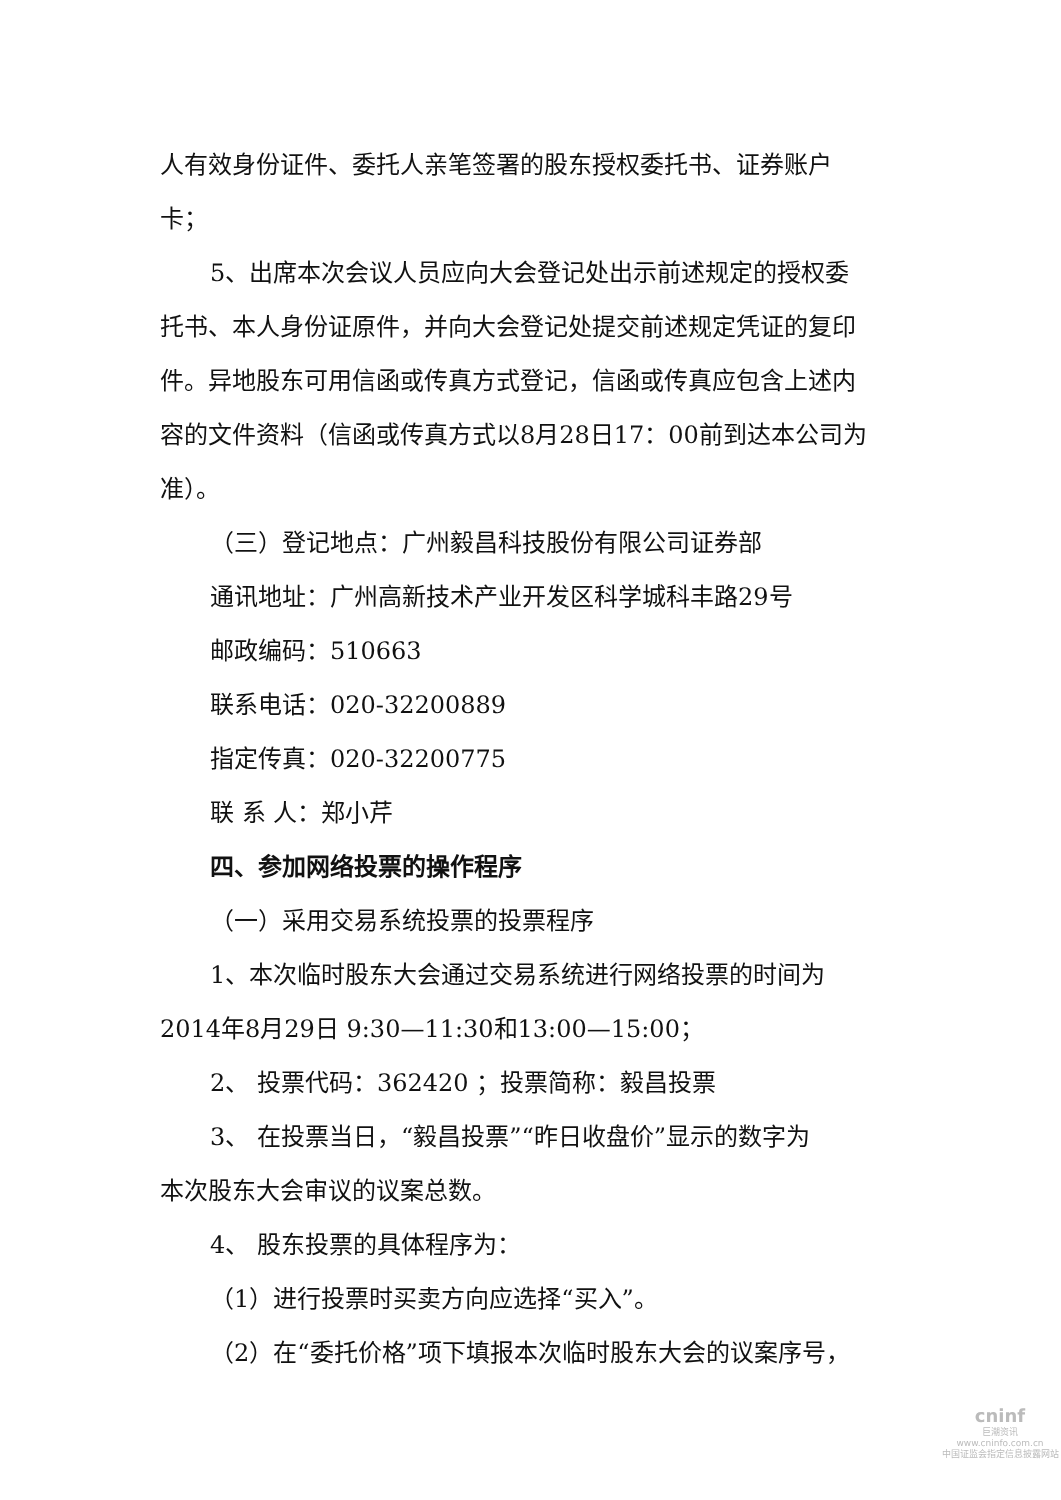人有效身份证件、委托人亲笔签署的股东授权委托书、证券账户卡；
5、出席本次会议人员应向大会登记处出示前述规定的授权委
托书、本人身份证原件，并向大会登记处提交前述规定凭证的复印件。异地股东可用信函或传真方式登记，信函或传真应包含上述内容的文件资料（信函或传真方式以8月28日17：00前到达本公司为准）。
（三）登记地点：广州毅昌科技股份有限公司证券部
通讯地址：广州高新技术产业开发区科学城科丰路29号
邮政编码：510663
联系电话：020-32200889
指定传真：020-32200775
联 系 人：郑小芹
四、参加网络投票的操作程序
（一）采用交易系统投票的投票程序
1、本次临时股东大会通过交易系统进行网络投票的时间为
2014年8月29日 9:30—11:30和13:00—15:00；
2、 投票代码：362420 ；投票简称：毅昌投票
3、 在投票当日，“毅昌投票”“昨日收盘价”显示的数字为
本次股东大会审议的议案总数。
4、 股东投票的具体程序为：
（1）进行投票时买卖方向应选择“买入”。
（2）在“委托价格”项下填报本次临时股东大会的议案序号，
cninf
巨潮资讯
www.cninfo.com.cn
中国证监会指定信息披露网站